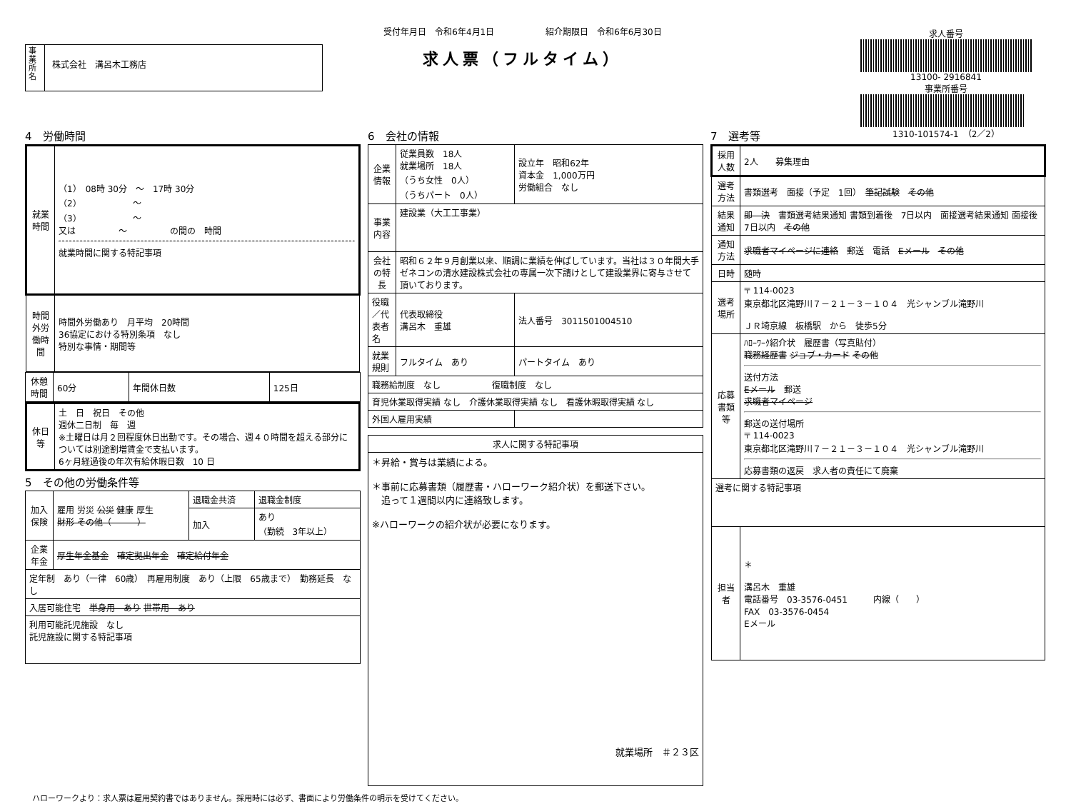事業所名
株式会社　溝呂木工務店
受付年月日　令和6年4月1日　　　　　　紹介期限日　令和6年6月30日
求人票（フルタイム）
求人番号
13100- 2916841
事業所番号
1310-101574-1　（2／2）
4　労働時間
| 就業時間 | （1） 08時 30分 ～ 17時 30分 （2） ～ （3） ～ 又は ～ の間の 時間 就業時間に関する特記事項 |
| 時間外労働時間 | 時間外労働あり 月平均 20時間 36協定における特別条項 なし 特別な事情・期間等 |
| 休憩時間 | 60分 | 年間休日数 | 125日 |
| 休日等 | 土 日 祝日 その他 週休二日制 毎 週 ※土曜日は月２回程度休日出勤です。その場合、週４０時間を超える部分については別途割増賃金で支払います。 6ヶ月経過後の年次有給休暇日数 10 日 |
5　その他の労働条件等
| 加入保険 | 雇用 労災 公災 健康 厚生 財形 その他（ ） | 退職金共済 | 退職金制度 |
| | | 加入 | あり （勤続 3年以上） |
| 企業年金 | 厚生年金基金 確定拠出年金 確定給付年金 | | |
| 定年制 あり（一律 60歳） 再雇用制度 あり（上限 65歳まで） 勤務延長 なし | | | |
| 入居可能住宅 単身用 あり 世帯用 あり | | | |
| 利用可能託児施設 なし 託児施設に関する特記事項 | | | |
6　会社の情報
| 企業情報 | 従業員数 18人 就業場所 18人 （うち女性 0人） （うちパート 0人） | 設立年 昭和62年 資本金 1,000万円 労働組合 なし |
| 事業内容 | 建設業（大工工事業） | |
| 会社の特長 | 昭和６２年９月創業以来、順調に業績を伸ばしています。当社は３０年間大手ゼネコンの清水建設株式会社の専属一次下請けとして建設業界に寄与させて頂いております。 | |
| 役職／代表者名 | 代表取締役 溝呂木 重雄 | 法人番号 3011501004510 |
| 就業規則 | フルタイム あり | パートタイム あり |
| 職務給制度 なし 復職制度 なし | | |
| 育児休業取得実績 なし 介護休業取得実績 なし 看護休暇取得実績 なし | | |
| 外国人雇用実績 | | |
| 求人に関する特記事項 |
| ＊昇給・賞与は業績による。 ＊事前に応募書類（履歴書・ハローワーク紹介状）を郵送下さい。 追って１週間以内に連絡致します。 ※ハローワークの紹介状が必要になります。 就業場所 ＃２３区 |
7　選考等
| 採用人数 | 2人 募集理由 |
| 選考方法 | 書類選考 面接（予定 1回） 筆記試験 その他 |
| 結果通知 | 即 決 書類選考結果通知 書類到着後 7日以内 面接選考結果通知 面接後 7日以内 その他 |
| 通知方法 | 求職者マイページに連絡 郵送 電話 Eメール その他 |
| 日時 | 随時 |
| 選考場所 | 〒 114-0023 東京都北区滝野川７－２１－３－１０４ 光シャンブル滝野川 ＪＲ埼京線 板橋駅 から 徒歩5分 |
| 応募書類等 | ﾊﾛｰﾜｰｸ紹介状 履歴書（写真貼付） 職務経歴書 ジョブ・カード その他 送付方法 Eメール 郵送 求職者マイページ 郵送の送付場所 〒 114-0023 東京都北区滝野川７－２１－３－１０４ 光シャンブル滝野川 応募書類の返戻 求人者の責任にて廃棄 |
| 選考に関する特記事項 | |
| 担当者 | ＊ 溝呂木 重雄 電話番号 03-3576-0451 内線（ ） FAX 03-3576-0454 Eメール |
ハローワークより：求人票は雇用契約書ではありません。採用時には必ず、書面により労働条件の明示を受けてください。